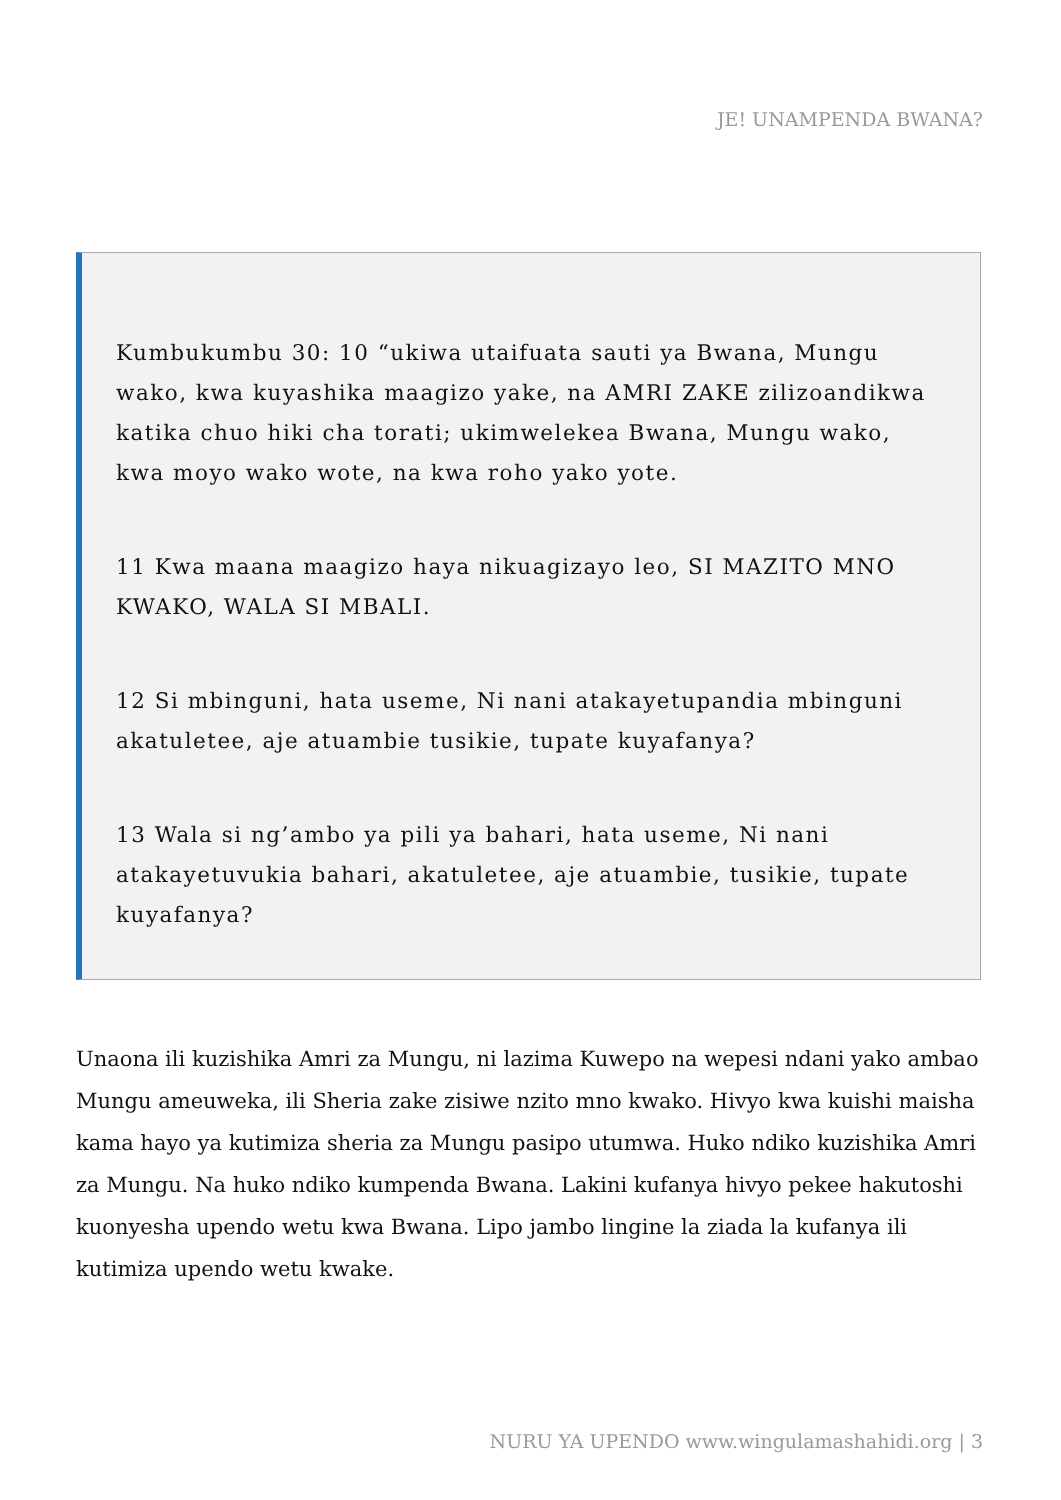JE! UNAMPENDA BWANA?
Kumbukumbu 30: 10 “ukiwa utaifuata sauti ya Bwana, Mungu wako, kwa kuyashika maagizo yake, na AMRI ZAKE zilizoandikwa katika chuo hiki cha torati; ukimwelekea Bwana, Mungu wako, kwa moyo wako wote, na kwa roho yako yote.
11 Kwa maana maagizo haya nikuagizayo leo, SI MAZITO MNO KWAKO, WALA SI MBALI.
12 Si mbinguni, hata useme, Ni nani atakayetupandia mbinguni akatuletee, aje atuambie tusikie, tupate kuyafanya?
13 Wala si ng’ambo ya pili ya bahari, hata useme, Ni nani atakayetuvukia bahari, akatuletee, aje atuambie, tusikie, tupate kuyafanya?
Unaona ili kuzishika Amri za Mungu, ni lazima Kuwepo na wepesi ndani yako ambao Mungu ameuweka, ili Sheria zake zisiwe nzito mno kwako. Hivyo kwa kuishi maisha kama hayo ya kutimiza sheria za Mungu pasipo utumwa. Huko ndiko kuzishika Amri za Mungu. Na huko ndiko kumpenda Bwana. Lakini kufanya hivyo pekee hakutoshi kuonyesha upendo wetu kwa Bwana. Lipo jambo lingine la ziada la kufanya ili kutimiza upendo wetu kwake.
NURU YA UPENDO www.wingulamashahidi.org | 3